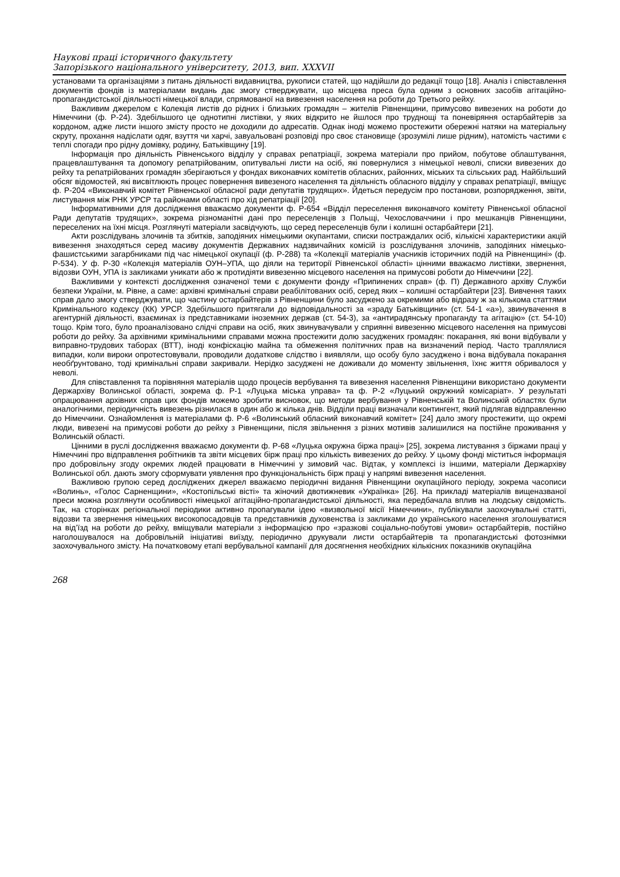Наукові праці історичного факультету
Запорізького національного університету, 2013, вип. XXXVII
установами та організаціями з питань діяльності видавництва, рукописи статей, що надійшли до редакції тощо [18]. Аналіз і співставлення документів фондів із матеріалами видань дає змогу стверджувати, що місцева преса була одним з основних засобів агітаційно-пропагандистської діяльності німецької влади, спрямованої на вивезення населення на роботи до Третього рейху.
Важливим джерелом є Колекція листів до рідних і близьких громадян – жителів Рівненщини, примусово вивезених на роботи до Німеччини (ф. Р-24). Здебільшого це однотипні листівки, у яких відкрито не йшлося про труднощі та поневіряння остарбайтерів за кордоном, адже листи іншого змісту просто не доходили до адресатів. Однак іноді можемо простежити обережні натяки на матеріальну скруту, прохання надіслати одяг, взуття чи харчі, завуальовані розповіді про своє становище (зрозумілі лише рідним), натомість частими є теплі спогади про рідну домівку, родину, Батьківщину [19].
Інформація про діяльність Рівненського відділу у справах репатріації, зокрема матеріали про прийом, побутове облаштування, працевлаштування та допомогу репатрійованим, опитувальні листи на осіб, які повернулися з німецької неволі, списки вивезених до рейху та репатрійованих громадян зберігаються у фондах виконавчих комітетів обласних, районних, міських та сільських рад. Найбільший обсяг відомостей, які висвітлюють процес повернення вивезеного населення та діяльність обласного відділу у справах репатріації, вміщує ф. Р-204 «Виконавчий комітет Рівненської обласної ради депутатів трудящих». Йдеться передусім про постанови, розпорядження, звіти, листування між РНК УРСР та районами області про хід репатріації [20].
Інформативними для дослідження вважаємо документи ф. Р-654 «Відділ переселення виконавчого комітету Рівненської обласної Ради депутатів трудящих», зокрема різноманітні дані про переселенців з Польщі, Чехословаччини і про мешканців Рівненщини, переселених на їхні місця. Розглянуті матеріали засвідчують, що серед переселенців були і колишні остарбайтери [21].
Акти розслідувань злочинів та збитків, заподіяних німецькими окупантами, списки постраждалих осіб, кількісні характеристики акцій вивезення знаходяться серед масиву документів Державних надзвичайних комісій із розслідування злочинів, заподіяних німецько-фашистськими загарбниками під час німецької окупації (ф. Р-288) та «Колекції матеріалів учасників історичних подій на Рівненщині» (ф. Р-534). У ф. Р-30 «Колекція матеріалів ОУН–УПА, що діяли на території Рівненської області» цінними вважаємо листівки, звернення, відозви ОУН, УПА із закликами уникати або ж протидіяти вивезенню місцевого населення на примусові роботи до Німеччини [22].
Важливими у контексті дослідження означеної теми є документи фонду «Припинених справ» (ф. П) Державного архіву Служби безпеки України, м. Рівне, а саме: архівні кримінальні справи реабілітованих осіб, серед яких – колишні остарбайтери [23]. Вивчення таких справ дало змогу стверджувати, що частину остарбайтерів з Рівненщини було засуджено за окремими або відразу ж за кількома статтями Кримінального кодексу (КК) УРСР. Здебільшого притягали до відповідальності за «зраду Батьківщини» (ст. 54-1 «а»), звинувачення в агентурній діяльності, взаєминах із представниками іноземних держав (ст. 54-3), за «антирадянську пропаганду та агітацію» (ст. 54-10) тощо. Крім того, було проаналізовано слідчі справи на осіб, яких звинувачували у сприянні вивезенню місцевого населення на примусові роботи до рейху. За архівними кримінальними справами можна простежити долю засуджених громадян: покарання, які вони відбували у виправно-трудових таборах (ВТТ), іноді конфіскацію майна та обмеження політичних прав на визначений період. Часто траплялися випадки, коли вироки опротестовували, проводили додаткове слідство і виявляли, що особу було засуджено і вона відбувала покарання необґрунтовано, тоді кримінальні справи закривали. Нерідко засуджені не доживали до моменту звільнення, їхнє життя обривалося у неволі.
Для співставлення та порівняння матеріалів щодо процесів вербування та вивезення населення Рівненщини використано документи Держархіву Волинської області, зокрема ф. Р-1 «Луцька міська управа» та ф. Р-2 «Луцький окружний комісаріат». У результаті опрацювання архівних справ цих фондів можемо зробити висновок, що методи вербування у Рівненській та Волинській областях були аналогічними, періодичність вивезень різнилася в один або ж кілька днів. Відділи праці визначали контингент, який підлягав відправленню до Німеччини. Ознайомлення із матеріалами ф. Р-6 «Волинський обласний виконавчий комітет» [24] дало змогу простежити, що окремі люди, вивезені на примусові роботи до рейху з Рівненщини, після звільнення з різних мотивів залишилися на постійне проживання у Волинській області.
Цінними в руслі дослідження вважаємо документи ф. Р-68 «Луцька окружна біржа праці» [25], зокрема листування з біржами праці у Німеччині про відправлення робітників та звіти місцевих бірж праці про кількість вивезених до рейху. У цьому фонді міститься інформація про добровільну згоду окремих людей працювати в Німеччині у зимовий час. Відтак, у комплексі із іншими, матеріали Держархіву Волинської обл. дають змогу сформувати уявлення про функціональність бірж праці у напрямі вивезення населення.
Важливою групою серед досліджених джерел вважаємо періодичні видання Рівненщини окупаційного періоду, зокрема часописи «Волинь», «Голос Сарненщини», «Костопільські вісті» та жіночий двотижневик «Українка» [26]. На прикладі матеріалів вищеназваної преси можна розглянути особливості німецької агітаційно-пропагандистської діяльності, яка передбачала вплив на людську свідомість. Так, на сторінках регіональної періодики активно пропагували ідею «визвольної місії Німеччини», публікували заохочувальні статті, відозви та звернення німецьких високопосадовців та представників духовенства із закликами до українського населення зголошуватися на від’їзд на роботи до рейху, вміщували матеріали з інформацією про «зразкові соціально-побутові умови» остарбайтерів, постійно наголошувалося на добровільній ініціативі виїзду, періодично друкували листи остарбайтерів та пропагандистські фотознімки заохочувального змісту. На початковому етапі вербувальної кампанії для досягнення необхідних кількісних показників окупаційна
268